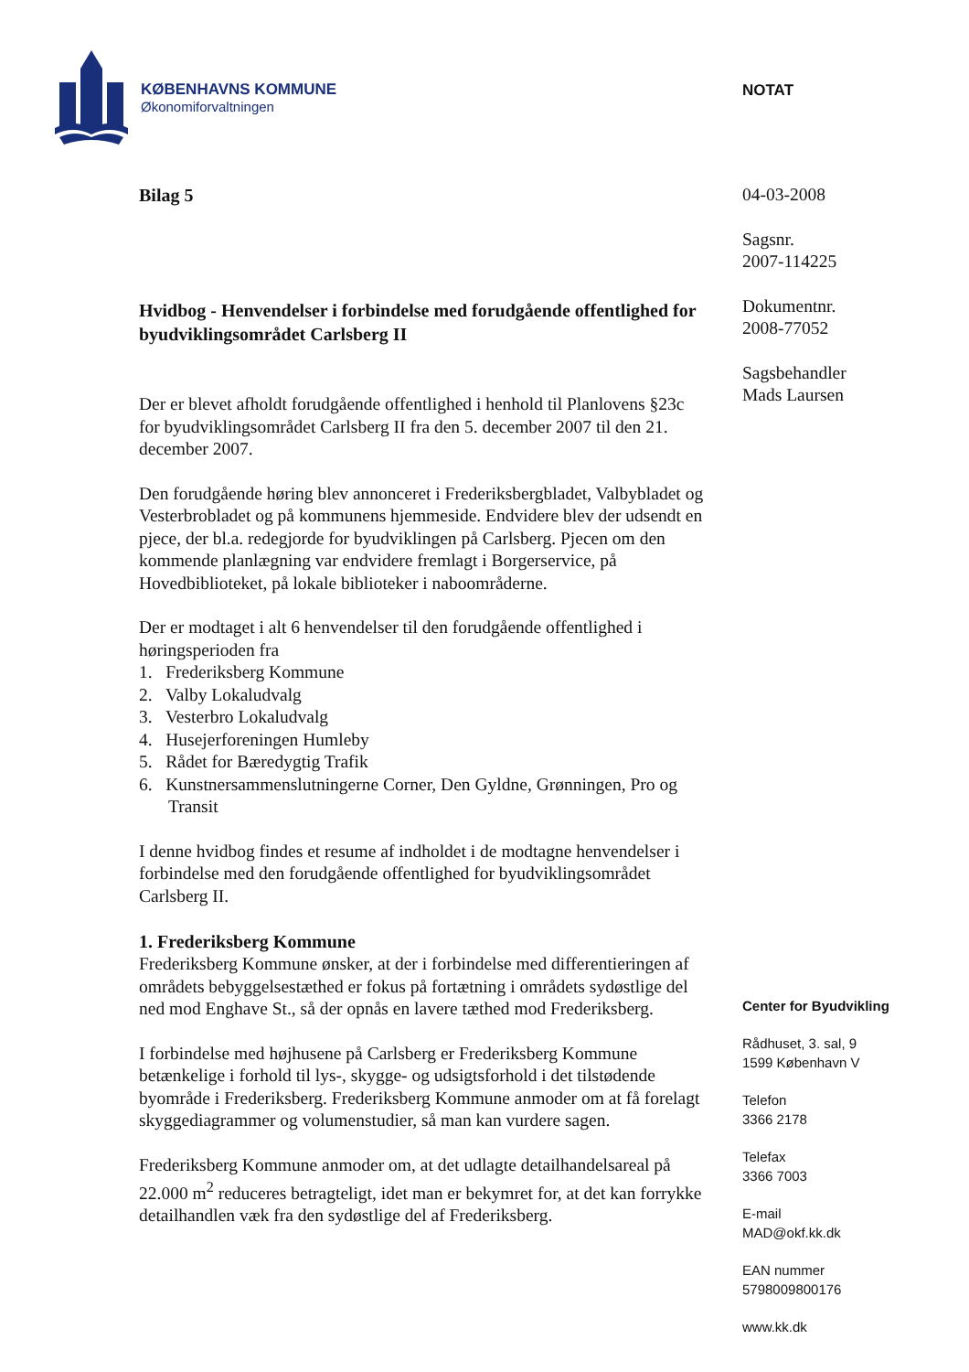KØBENHAVNS KOMMUNE
Økonomiforvaltningen
Bilag 5
Hvidbog - Henvendelser i forbindelse med forudgående offentlighed for byudviklingsområdet Carlsberg II
Der er blevet afholdt forudgående offentlighed i henhold til Planlovens §23c for byudviklingsområdet Carlsberg II fra den 5. december 2007 til den 21. december 2007.
Den forudgående høring blev annonceret i Frederiksbergbladet, Valbybladet og Vesterbrobladet og på kommunens hjemmeside. Endvidere blev der udsendt en pjece, der bl.a. redegjorde for byudviklingen på Carlsberg. Pjecen om den kommende planlægning var endvidere fremlagt i Borgerservice, på Hovedbiblioteket, på lokale biblioteker i naboområderne.
Der er modtaget i alt 6 henvendelser til den forudgående offentlighed i høringsperioden fra
1. Frederiksberg Kommune
2. Valby Lokaludvalg
3. Vesterbro Lokaludvalg
4. Husejerforeningen Humleby
5. Rådet for Bæredygtig Trafik
6. Kunstnersammenslutningerne Corner, Den Gyldne, Grønningen, Pro og Transit
I denne hvidbog findes et resume af indholdet i de modtagne henvendelser i forbindelse med den forudgående offentlighed for byudviklingsområdet Carlsberg II.
1. Frederiksberg Kommune
Frederiksberg Kommune ønsker, at der i forbindelse med differentieringen af områdets bebyggelsestæthed er fokus på fortætning i områdets sydøstlige del ned mod Enghave St., så der opnås en lavere tæthed mod Frederiksberg.
I forbindelse med højhusene på Carlsberg er Frederiksberg Kommune betænkelige i forhold til lys-, skygge- og udsigtsforhold i det tilstødende byområde i Frederiksberg. Frederiksberg Kommune anmoder om at få forelagt skyggediagrammer og volumenstudier, så man kan vurdere sagen.
Frederiksberg Kommune anmoder om, at det udlagte detailhandelsareal på 22.000 m<sup>2</sup> reduceres betragteligt, idet man er bekymret for, at det kan forrykke detailhandlen væk fra den sydøstlige del af Frederiksberg.
NOTAT
04-03-2008
Sagsnr.
2007-114225
Dokumentnr.
2008-77052
Sagsbehandler
Mads Laursen
Center for Byudvikling
Rådhuset, 3. sal, 9
1599 København V
Telefon
3366 2178
Telefax
3366 7003
E-mail
MAD@okf.kk.dk
EAN nummer
5798009800176
www.kk.dk